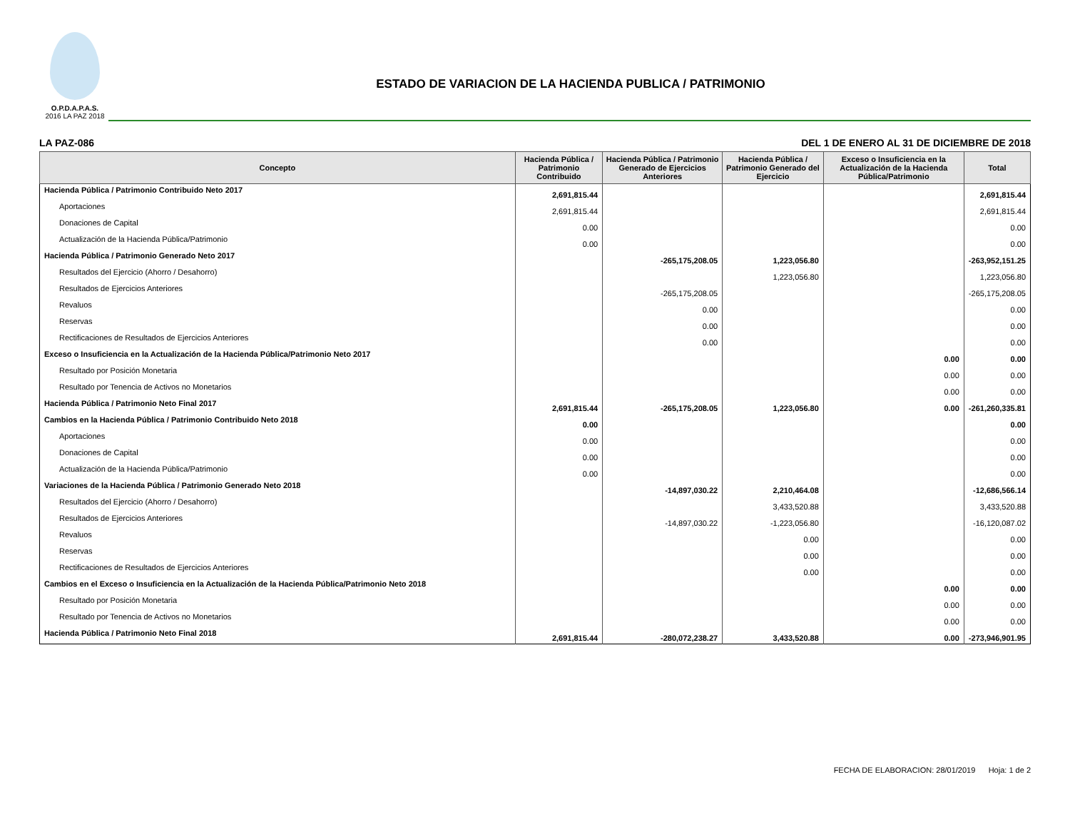O.P.D.A.P.A.S.
2016 LA PAZ 2018
ESTADO DE VARIACION DE LA HACIENDA PUBLICA / PATRIMONIO
LA PAZ-086 DEL 1 DE ENERO AL 31 DE DICIEMBRE DE 2018
| Concepto | Hacienda Pública / Patrimonio Contribuido | Hacienda Pública / Patrimonio Generado de Ejercicios Anteriores | Hacienda Pública / Patrimonio Generado del Ejercicio | Exceso o Insuficiencia en la Actualización de la Hacienda Pública/Patrimonio | Total |
| --- | --- | --- | --- | --- | --- |
| Hacienda Pública / Patrimonio Contribuido Neto 2017 | 2,691,815.44 | | | | 2,691,815.44 |
| Aportaciones | 2,691,815.44 | | | | 2,691,815.44 |
| Donaciones de Capital | 0.00 | | | | 0.00 |
| Actualización de la Hacienda Pública/Patrimonio | 0.00 | | | | 0.00 |
| Hacienda Pública / Patrimonio Generado Neto 2017 | | -265,175,208.05 | 1,223,056.80 | | -263,952,151.25 |
| Resultados del Ejercicio (Ahorro / Desahorro) | | | 1,223,056.80 | | 1,223,056.80 |
| Resultados de Ejercicios Anteriores | | -265,175,208.05 | | | -265,175,208.05 |
| Revaluos | | 0.00 | | | 0.00 |
| Reservas | | 0.00 | | | 0.00 |
| Rectificaciones de Resultados de Ejercicios Anteriores | | 0.00 | | | 0.00 |
| Exceso o Insuficiencia en la Actualización de la Hacienda Pública/Patrimonio Neto 2017 | | | | 0.00 | 0.00 |
| Resultado por Posición Monetaria | | | | 0.00 | 0.00 |
| Resultado por Tenencia de Activos no Monetarios | | | | 0.00 | 0.00 |
| Hacienda Pública / Patrimonio Neto Final 2017 | 2,691,815.44 | -265,175,208.05 | 1,223,056.80 | 0.00 | -261,260,335.81 |
| Cambios en la Hacienda Pública / Patrimonio Contribuido Neto 2018 | 0.00 | | | | 0.00 |
| Aportaciones | 0.00 | | | | 0.00 |
| Donaciones de Capital | 0.00 | | | | 0.00 |
| Actualización de la Hacienda Pública/Patrimonio | 0.00 | | | | 0.00 |
| Variaciones de la Hacienda Pública / Patrimonio Generado Neto 2018 | | -14,897,030.22 | 2,210,464.08 | | -12,686,566.14 |
| Resultados del Ejercicio (Ahorro / Desahorro) | | | 3,433,520.88 | | 3,433,520.88 |
| Resultados de Ejercicios Anteriores | | -14,897,030.22 | -1,223,056.80 | | -16,120,087.02 |
| Revaluos | | | 0.00 | | 0.00 |
| Reservas | | | 0.00 | | 0.00 |
| Rectificaciones de Resultados de Ejercicios Anteriores | | | 0.00 | | 0.00 |
| Cambios en el Exceso o Insuficiencia en la Actualización de la Hacienda Pública/Patrimonio Neto 2018 | | | | 0.00 | 0.00 |
| Resultado por Posición Monetaria | | | | 0.00 | 0.00 |
| Resultado por Tenencia de Activos no Monetarios | | | | 0.00 | 0.00 |
| Hacienda Pública / Patrimonio Neto Final 2018 | 2,691,815.44 | -280,072,238.27 | 3,433,520.88 | 0.00 | -273,946,901.95 |
FECHA DE ELABORACION: 28/01/2019 Hoja: 1 de 2